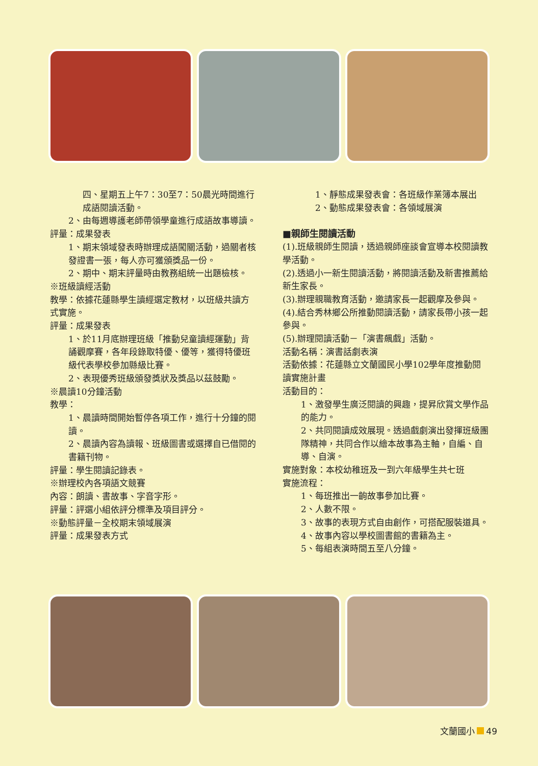四、星期五上午7：30至7：50晨光時間進行成語閱讀活動。
2、由每週導護老師帶領學童進行成語故事導讀。
評量：成果發表
1、期末領域發表時辦理成語闖關活動，過關者核發證書一張，每人亦可獲頒獎品一份。
2、期中、期末評量時由教務組統一出題檢核。
※班級讀經活動
教學：依據花蓮縣學生讀經選定教材，以班級共讀方式實施。
評量：成果發表
1、於11月底辦理班級「推動兒童讀經運動」背誦觀摩賽，各年段錄取特優、優等，獲得特優班級代表學校參加縣級比賽。
2、表現優秀班級頒發獎狀及獎品以茲鼓勵。
※晨讀10分鐘活動
教學：
1、晨讀時間開始暫停各項工作，進行十分鐘的閱讀。
2、晨讀內容為讀報、班級圖書或選擇自已借閱的書籍刊物。
評量：學生閱讀記錄表。
※辦理校內各項語文競賽
內容：朗讀、書故事、字音字形。
評量：評選小組依評分標準及項目評分。
※動態評量－全校期末領域展演
評量：成果發表方式
1、靜態成果發表會：各班級作業簿本展出
2、動態成果發表會：各領域展演
■親師生閱讀活動
(1).班級親師生閱讀，透過親師座談會宣導本校閱讀教學活動。
(2).透過小一新生閱讀活動，將閱讀活動及新書推薦給新生家長。
(3).辦理親職教育活動，邀請家長一起觀摩及參與。
(4).結合秀林鄉公所推動閱讀活動，請家長帶小孩一起參與。
(5).辦理閱讀活動－「演書飆戲」活動。
活動名稱：演書話劇表演
活動依據：花蓮縣立文蘭國民小學102學年度推動閱讀實施計畫
活動目的：
1、激發學生廣泛閱讀的興趣，提昇欣賞文學作品的能力。
2、共同閱讀成效展現。透過戲劇演出發揮班級團隊精神，共同合作以繪本故事為主軸，自編、自導、自演。
實施對象：本校幼稚班及一到六年級學生共七班
實施流程：
1、每班推出一齣故事參加比賽。
2、人數不限。
3、故事的表現方式自由創作，可搭配服裝道具。
4、故事內容以學校圖書館的書籍為主。
5、每組表演時間五至八分鐘。
文蘭國小 49